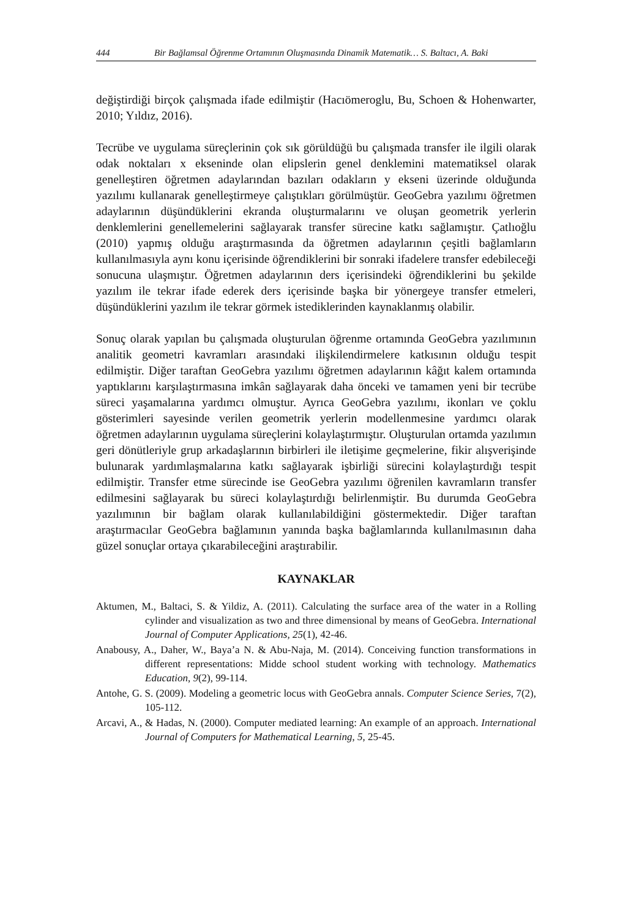444 Bir Bağlamsal Öğrenme Ortamının Oluşmasında Dinamik Matematik… S. Baltacı, A. Baki
değiştirdiği birçok çalışmada ifade edilmiştir (Hacıömeroglu, Bu, Schoen & Hohenwarter, 2010; Yıldız, 2016).
Tecrübe ve uygulama süreçlerinin çok sık görüldüğü bu çalışmada transfer ile ilgili olarak odak noktaları x ekseninde olan elipslerin genel denklemini matematiksel olarak genelleştiren öğretmen adaylarından bazıları odakların y ekseni üzerinde olduğunda yazılımı kullanarak genelleştirmeye çalıştıkları görülmüştür. GeoGebra yazılımı öğretmen adaylarının düşündüklerini ekranda oluşturmalarını ve oluşan geometrik yerlerin denklemlerini genellemelerini sağlayarak transfer sürecine katkı sağlamıştır. Çatlıoğlu (2010) yapmış olduğu araştırmasında da öğretmen adaylarının çeşitli bağlamların kullanılmasıyla aynı konu içerisinde öğrendiklerini bir sonraki ifadelere transfer edebileceği sonucuna ulaşmıştır. Öğretmen adaylarının ders içerisindeki öğrendiklerini bu şekilde yazılım ile tekrar ifade ederek ders içerisinde başka bir yönergeye transfer etmeleri, düşündüklerini yazılım ile tekrar görmek istediklerinden kaynaklanmış olabilir.
Sonuç olarak yapılan bu çalışmada oluşturulan öğrenme ortamında GeoGebra yazılımının analitik geometri kavramları arasındaki ilişkilendirmelere katkısının olduğu tespit edilmiştir. Diğer taraftan GeoGebra yazılımı öğretmen adaylarının kâğıt kalem ortamında yaptıklarını karşılaştırmasına imkân sağlayarak daha önceki ve tamamen yeni bir tecrübe süreci yaşamalarına yardımcı olmuştur. Ayrıca GeoGebra yazılımı, ikonları ve çoklu gösterimleri sayesinde verilen geometrik yerlerin modellenmesine yardımcı olarak öğretmen adaylarının uygulama süreçlerini kolaylaştırmıştır. Oluşturulan ortamda yazılımın geri dönütleriyle grup arkadaşlarının birbirleri ile iletişime geçmelerine, fikir alışverişinde bulunarak yardımlaşmalarına katkı sağlayarak işbirliği sürecini kolaylaştırdığı tespit edilmiştir. Transfer etme sürecinde ise GeoGebra yazılımı öğrenilen kavramların transfer edilmesini sağlayarak bu süreci kolaylaştırdığı belirlenmiştir. Bu durumda GeoGebra yazılımının bir bağlam olarak kullanılabildiğini göstermektedir. Diğer taraftan araştırmacılar GeoGebra bağlamının yanında başka bağlamlarında kullanılmasının daha güzel sonuçlar ortaya çıkarabileceğini araştırabilir.
KAYNAKLAR
Aktumen, M., Baltaci, S. & Yildiz, A. (2011). Calculating the surface area of the water in a Rolling cylinder and visualization as two and three dimensional by means of GeoGebra. International Journal of Computer Applications, 25(1), 42-46.
Anabousy, A., Daher, W., Baya’a N. & Abu-Naja, M. (2014). Conceiving function transformations in different representations: Midde school student working with technology. Mathematics Education, 9(2), 99-114.
Antohe, G. S. (2009). Modeling a geometric locus with GeoGebra annals. Computer Science Series, 7(2), 105-112.
Arcavi, A., & Hadas, N. (2000). Computer mediated learning: An example of an approach. International Journal of Computers for Mathematical Learning, 5, 25-45.